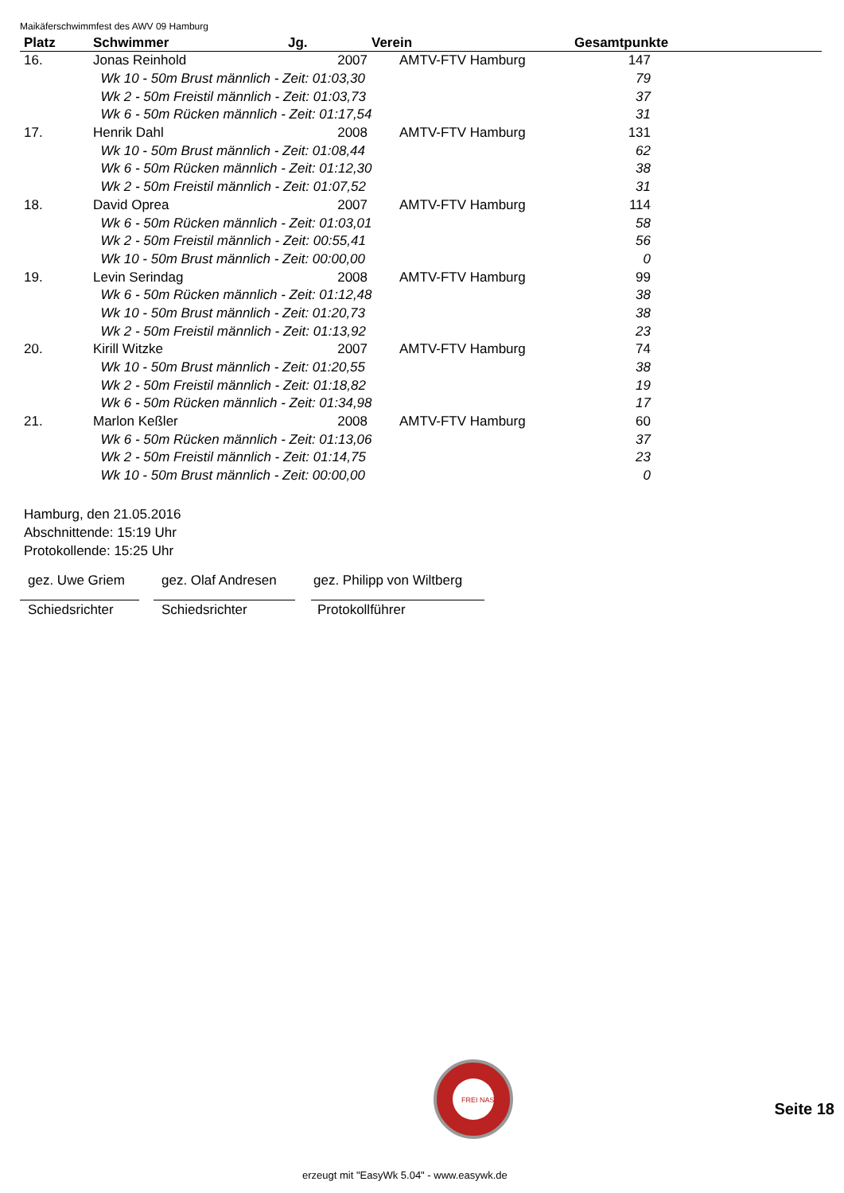Maikäferschwimmfest des AWV 09 Hamburg
| Platz | Schwimmer | Jg. | Verein | Gesamtpunkte |
| --- | --- | --- | --- | --- |
| 16. | Jonas Reinhold | 2007 | AMTV-FTV Hamburg | 147 |
| | Wk 10 - 50m Brust männlich - Zeit: 01:03,30 | | | 79 |
| | Wk 2 - 50m Freistil männlich - Zeit: 01:03,73 | | | 37 |
| | Wk 6 - 50m Rücken männlich - Zeit: 01:17,54 | | | 31 |
| 17. | Henrik Dahl | 2008 | AMTV-FTV Hamburg | 131 |
| | Wk 10 - 50m Brust männlich - Zeit: 01:08,44 | | | 62 |
| | Wk 6 - 50m Rücken männlich - Zeit: 01:12,30 | | | 38 |
| | Wk 2 - 50m Freistil männlich - Zeit: 01:07,52 | | | 31 |
| 18. | David Oprea | 2007 | AMTV-FTV Hamburg | 114 |
| | Wk 6 - 50m Rücken männlich - Zeit: 01:03,01 | | | 58 |
| | Wk 2 - 50m Freistil männlich - Zeit: 00:55,41 | | | 56 |
| | Wk 10 - 50m Brust männlich - Zeit: 00:00,00 | | | 0 |
| 19. | Levin Serindag | 2008 | AMTV-FTV Hamburg | 99 |
| | Wk 6 - 50m Rücken männlich - Zeit: 01:12,48 | | | 38 |
| | Wk 10 - 50m Brust männlich - Zeit: 01:20,73 | | | 38 |
| | Wk 2 - 50m Freistil männlich - Zeit: 01:13,92 | | | 23 |
| 20. | Kirill Witzke | 2007 | AMTV-FTV Hamburg | 74 |
| | Wk 10 - 50m Brust männlich - Zeit: 01:20,55 | | | 38 |
| | Wk 2 - 50m Freistil männlich - Zeit: 01:18,82 | | | 19 |
| | Wk 6 - 50m Rücken männlich - Zeit: 01:34,98 | | | 17 |
| 21. | Marlon Keßler | 2008 | AMTV-FTV Hamburg | 60 |
| | Wk 6 - 50m Rücken männlich - Zeit: 01:13,06 | | | 37 |
| | Wk 2 - 50m Freistil männlich - Zeit: 01:14,75 | | | 23 |
| | Wk 10 - 50m Brust männlich - Zeit: 00:00,00 | | | 0 |
Hamburg, den 21.05.2016
Abschnittende: 15:19 Uhr
Protokollende: 15:25 Uhr
gez. Uwe Griem
Schiedsrichter
gez. Olaf Andresen
Schiedsrichter
gez. Philipp von Wiltberg
Protokollführer
FREI NASS
Seite 18
erzeugt mit "EasyWk 5.04" - www.easywk.de